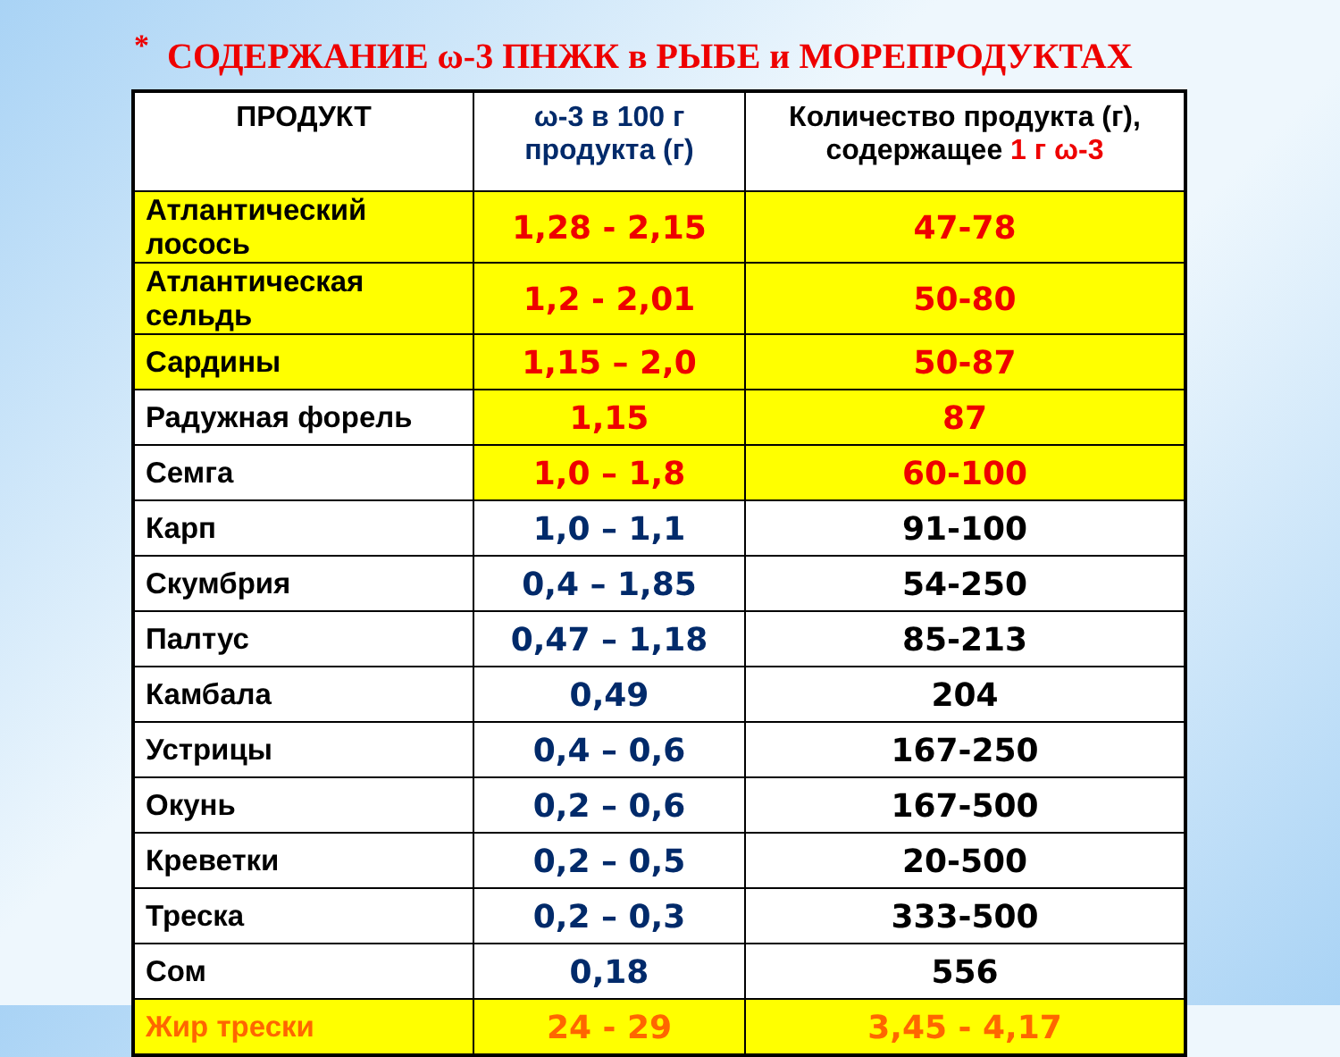* СОДЕРЖАНИЕ ω-3 ПНЖК в РЫБЕ и МОРЕПРОДУКТАХ
| ПРОДУКТ | ω-3 в 100 г продукта (г) | Количество продукта (г), содержащее 1 г ω-3 |
| --- | --- | --- |
| Атлантический лосось | 1,28 - 2,15 | 47-78 |
| Атлантическая сельдь | 1,2 - 2,01 | 50-80 |
| Сардины | 1,15 – 2,0 | 50-87 |
| Радужная форель | 1,15 | 87 |
| Семга | 1,0 – 1,8 | 60-100 |
| Карп | 1,0 – 1,1 | 91-100 |
| Скумбрия | 0,4 – 1,85 | 54-250 |
| Палтус | 0,47 – 1,18 | 85-213 |
| Камбала | 0,49 | 204 |
| Устрицы | 0,4 – 0,6 | 167-250 |
| Окунь | 0,2 – 0,6 | 167-500 |
| Креветки | 0,2 – 0,5 | 20-500 |
| Треска | 0,2 – 0,3 | 333-500 |
| Сом | 0,18 | 556 |
| Жир трески | 24 - 29 | 3,45 - 4,17 |